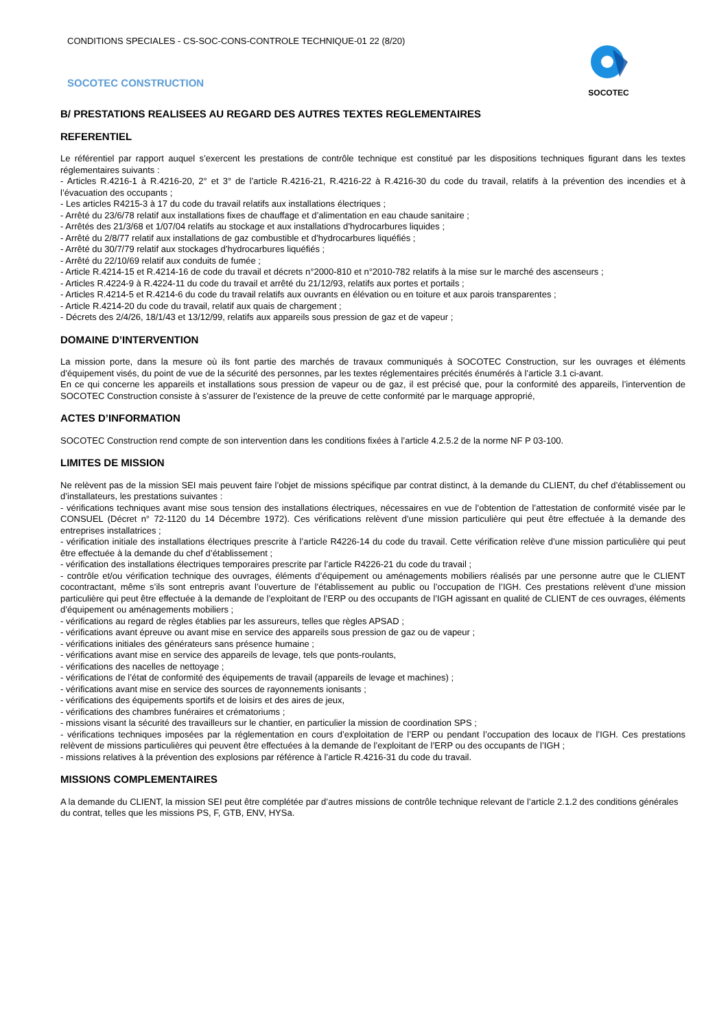CONDITIONS SPECIALES - CS-SOC-CONS-CONTROLE TECHNIQUE-01 22 (8/20)
SOCOTEC CONSTRUCTION
SOCOTEC
B/ PRESTATIONS REALISEES AU REGARD DES AUTRES TEXTES REGLEMENTAIRES
REFERENTIEL
Le référentiel par rapport auquel s’exercent les prestations de contrôle technique est constitué par les dispositions techniques figurant dans les textes réglementaires suivants :
- Articles R.4216-1 à R.4216-20, 2° et 3° de l’article R.4216-21, R.4216-22 à R.4216-30 du code du travail, relatifs à la prévention des incendies et à l’évacuation des occupants ;
- Les articles R4215-3 à 17 du code du travail relatifs aux installations électriques ;
- Arrêté du 23/6/78 relatif aux installations fixes de chauffage et d’alimentation en eau chaude sanitaire ;
- Arrêtés des 21/3/68 et 1/07/04 relatifs au stockage et aux installations d’hydrocarbures liquides ;
- Arrêté du 2/8/77 relatif aux installations de gaz combustible et d’hydrocarbures liquéfiés ;
- Arrêté du 30/7/79 relatif aux stockages d’hydrocarbures liquéfiés ;
- Arrêté du 22/10/69 relatif aux conduits de fumée ;
- Article R.4214-15 et R.4214-16 de code du travail et décrets n°2000-810 et n°2010-782 relatifs à la mise sur le marché des ascenseurs ;
- Articles R.4224-9 à R.4224-11 du code du travail et arrêté du 21/12/93, relatifs aux portes et portails ;
- Articles R.4214-5 et R.4214-6 du code du travail relatifs aux ouvrants en élévation ou en toiture et aux parois transparentes ;
- Article R.4214-20 du code du travail, relatif aux quais de chargement ;
- Décrets des 2/4/26, 18/1/43 et 13/12/99, relatifs aux appareils sous pression de gaz et de vapeur ;
DOMAINE D’INTERVENTION
La mission porte, dans la mesure où ils font partie des marchés de travaux communiqués à SOCOTEC Construction, sur les ouvrages et éléments d’équipement visés, du point de vue de la sécurité des personnes, par les textes réglementaires précités énumérés à l’article 3.1 ci-avant.
En ce qui concerne les appareils et installations sous pression de vapeur ou de gaz, il est précisé que, pour la conformité des appareils, l’intervention de SOCOTEC Construction consiste à s’assurer de l’existence de la preuve de cette conformité par le marquage approprié,
ACTES D’INFORMATION
SOCOTEC Construction rend compte de son intervention dans les conditions fixées à l’article 4.2.5.2 de la norme NF P 03-100.
LIMITES DE MISSION
Ne relèvent pas de la mission SEI mais peuvent faire l’objet de missions spécifique par contrat distinct, à la demande du CLIENT, du chef d’établissement ou d’installateurs, les prestations suivantes :
- vérifications techniques avant mise sous tension des installations électriques, nécessaires en vue de l’obtention de l’attestation de conformité visée par le CONSUEL (Décret n° 72-1120 du 14 Décembre 1972). Ces vérifications relèvent d’une mission particulière qui peut être effectuée à la demande des entreprises installatrices ;
- vérification initiale des installations électriques prescrite à l’article R4226-14 du code du travail. Cette vérification relève d’une mission particulière qui peut être effectuée à la demande du chef d’établissement ;
- vérification des installations électriques temporaires prescrite par l’article R4226-21 du code du travail ;
- contrôle et/ou vérification technique des ouvrages, éléments d’équipement ou aménagements mobiliers réalisés par une personne autre que le CLIENT cocontractant, même s’ils sont entrepris avant l’ouverture de l’établissement au public ou l’occupation de l’IGH. Ces prestations relèvent d’une mission particulière qui peut être effectuée à la demande de l’exploitant de l’ERP ou des occupants de l’IGH agissant en qualité de CLIENT de ces ouvrages, éléments d’équipement ou aménagements mobiliers ;
- vérifications au regard de règles établies par les assureurs, telles que règles APSAD ;
- vérifications avant épreuve ou avant mise en service des appareils sous pression de gaz ou de vapeur ;
- vérifications initiales des générateurs sans présence humaine ;
- vérifications avant mise en service des appareils de levage, tels que ponts-roulants,
- vérifications des nacelles de nettoyage ;
- vérifications de l’état de conformité des équipements de travail (appareils de levage et machines) ;
- vérifications avant mise en service des sources de rayonnements ionisants ;
- vérifications des équipements sportifs et de loisirs et des aires de jeux,
- vérifications des chambres funéraires et crématoriums ;
- missions visant la sécurité des travailleurs sur le chantier, en particulier la mission de coordination SPS ;
- vérifications techniques imposées par la réglementation en cours d’exploitation de l’ERP ou pendant l’occupation des locaux de l’IGH. Ces prestations relèvent de missions particulières qui peuvent être effectuées à la demande de l’exploitant de l’ERP ou des occupants de l’IGH ;
- missions relatives à la prévention des explosions par référence à l’article R.4216-31 du code du travail.
MISSIONS COMPLEMENTAIRES
A la demande du CLIENT, la mission SEI peut être complétée par d’autres missions de contrôle technique relevant de l’article 2.1.2 des conditions générales du contrat, telles que les missions PS, F, GTB, ENV, HYSa.